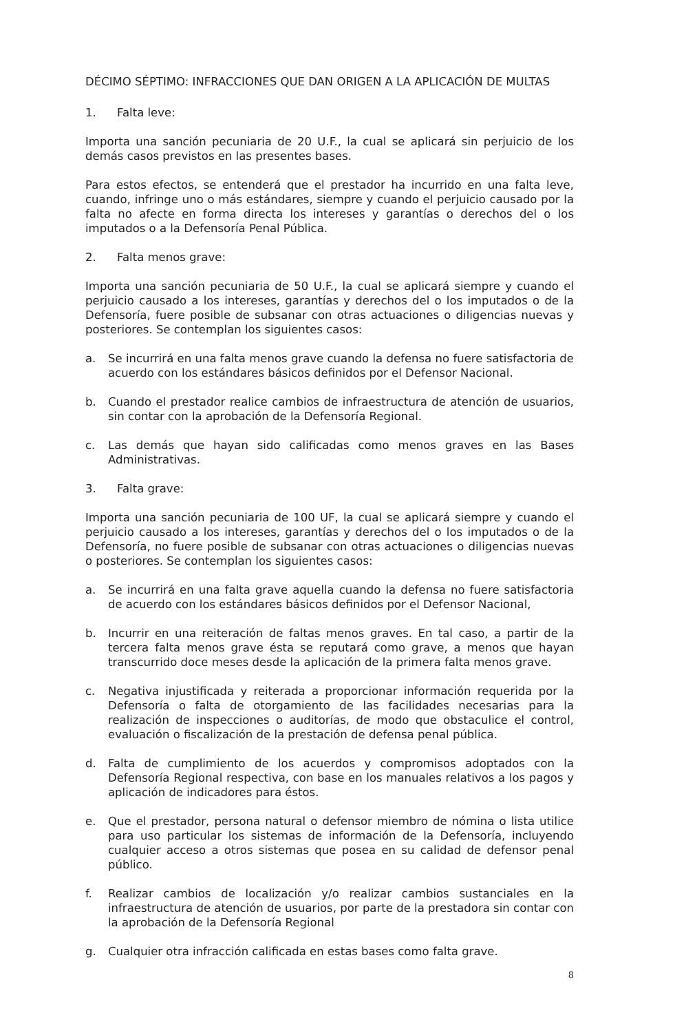DÉCIMO SÉPTIMO: INFRACCIONES QUE DAN ORIGEN A LA APLICACIÓN DE MULTAS
1. Falta leve:
Importa una sanción pecuniaria de 20 U.F., la cual se aplicará sin perjuicio de los demás casos previstos en las presentes bases.
Para estos efectos, se entenderá que el prestador ha incurrido en una falta leve, cuando, infringe uno o más estándares, siempre y cuando el perjuicio causado por la falta no afecte en forma directa los intereses y garantías o derechos del o los imputados o a la Defensoría Penal Pública.
2. Falta menos grave:
Importa una sanción pecuniaria de 50 U.F., la cual se aplicará siempre y cuando el perjuicio causado a los intereses, garantías y derechos del o los imputados o de la Defensoría, fuere posible de subsanar con otras actuaciones o diligencias nuevas y posteriores. Se contemplan los siguientes casos:
a. Se incurrirá en una falta menos grave cuando la defensa no fuere satisfactoria de acuerdo con los estándares básicos definidos por el Defensor Nacional.
b. Cuando el prestador realice cambios de infraestructura de atención de usuarios, sin contar con la aprobación de la Defensoría Regional.
c. Las demás que hayan sido calificadas como menos graves en las Bases Administrativas.
3. Falta grave:
Importa una sanción pecuniaria de 100 UF, la cual se aplicará siempre y cuando el perjuicio causado a los intereses, garantías y derechos del o los imputados o de la Defensoría, no fuere posible de subsanar con otras actuaciones o diligencias nuevas o posteriores. Se contemplan los siguientes casos:
a. Se incurrirá en una falta grave aquella cuando la defensa no fuere satisfactoria de acuerdo con los estándares básicos definidos por el Defensor Nacional,
b. Incurrir en una reiteración de faltas menos graves. En tal caso, a partir de la tercera falta menos grave ésta se reputará como grave, a menos que hayan transcurrido doce meses desde la aplicación de la primera falta menos grave.
c. Negativa injustificada y reiterada a proporcionar información requerida por la Defensoría o falta de otorgamiento de las facilidades necesarias para la realización de inspecciones o auditorías, de modo que obstaculice el control, evaluación o fiscalización de la prestación de defensa penal pública.
d. Falta de cumplimiento de los acuerdos y compromisos adoptados con la Defensoría Regional respectiva, con base en los manuales relativos a los pagos y aplicación de indicadores para éstos.
e. Que el prestador, persona natural o defensor miembro de nómina o lista utilice para uso particular los sistemas de información de la Defensoría, incluyendo cualquier acceso a otros sistemas que posea en su calidad de defensor penal público.
f. Realizar cambios de localización y/o realizar cambios sustanciales en la infraestructura de atención de usuarios, por parte de la prestadora sin contar con la aprobación de la Defensoría Regional
g. Cualquier otra infracción calificada en estas bases como falta grave.
8